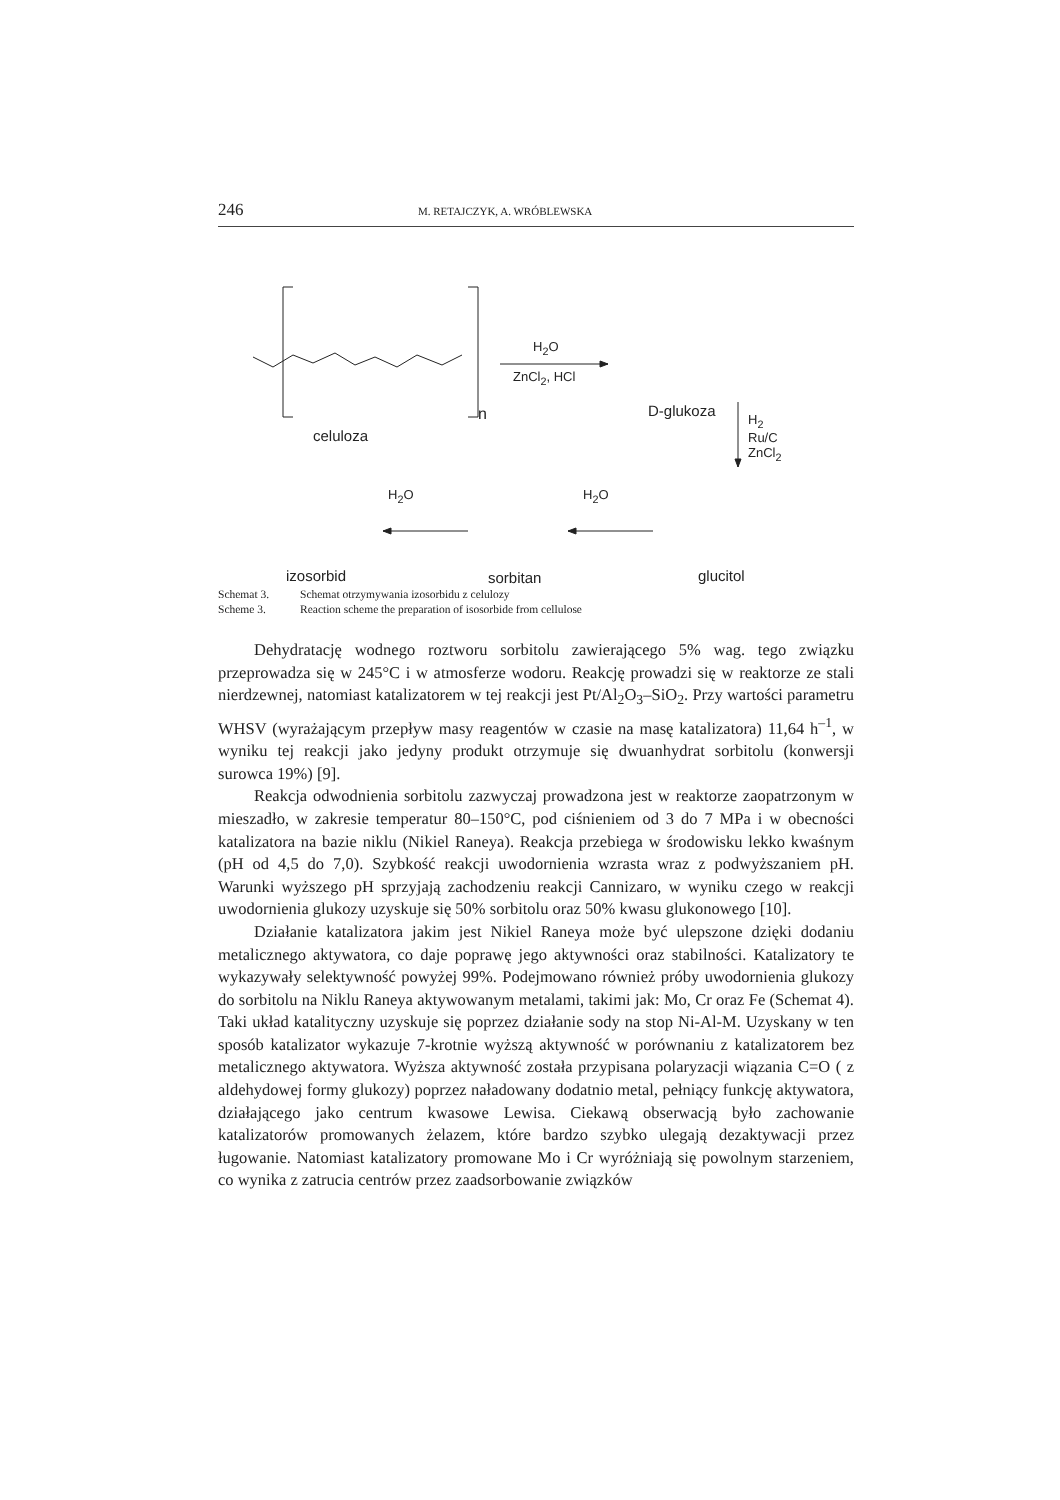246 M. RETAJCZYK, A. WRÓBLEWSKA
H<sub>2</sub>O
ZnCl<sub>2</sub>, HCl
n
celuloza
D-glukoza H<sub>2</sub>
Ru/C
ZnCl<sub>2</sub>
H<sub>2</sub>O H<sub>2</sub>O
izosorbid sorbitan glucitol
Schemat 3. Schemat otrzymywania izosorbidu z celulozy
Scheme 3. Reaction scheme the preparation of isosorbide from cellulose
Dehydratację wodnego roztworu sorbitolu zawierającego 5% wag. tego związku przeprowadza się w 245°C i w atmosferze wodoru. Reakcję prowadzi się w reaktorze ze stali nierdzewnej, natomiast katalizatorem w tej reakcji jest Pt/Al<sub>2</sub>O<sub>3</sub>–SiO<sub>2</sub>. Przy wartości parametru WHSV (wyrażającym przepływ masy reagentów w czasie na masę katalizatora) 11,64 h<sup>–1</sup>, w wyniku tej reakcji jako jedyny produkt otrzymuje się dwuanhydrat sorbitolu (konwersji surowca 19%) [9].
Reakcja odwodnienia sorbitolu zazwyczaj prowadzona jest w reaktorze zaopatrzonym w mieszadło, w zakresie temperatur 80–150°C, pod ciśnieniem od 3 do 7 MPa i w obecności katalizatora na bazie niklu (Nikiel Raneya). Reakcja przebiega w środowisku lekko kwaśnym (pH od 4,5 do 7,0). Szybkość reakcji uwodornienia wzrasta wraz z podwyższaniem pH. Warunki wyższego pH sprzyjają zachodzeniu reakcji Cannizaro, w wyniku czego w reakcji uwodornienia glukozy uzyskuje się 50% sorbitolu oraz 50% kwasu glukonowego [10].
Działanie katalizatora jakim jest Nikiel Raneya może być ulepszone dzięki dodaniu metalicznego aktywatora, co daje poprawę jego aktywności oraz stabilności. Katalizatory te wykazywały selektywność powyżej 99%. Podejmowano również próby uwodornienia glukozy do sorbitolu na Niklu Raneya aktywowanym metalami, takimi jak: Mo, Cr oraz Fe (Schemat 4). Taki układ katalityczny uzyskuje się poprzez działanie sody na stop Ni-Al-M. Uzyskany w ten sposób katalizator wykazuje 7-krotnie wyższą aktywność w porównaniu z katalizatorem bez metalicznego aktywatora. Wyższa aktywność została przypisana polaryzacji wiązania C=O ( z aldehydowej formy glukozy) poprzez naładowany dodatnio metal, pełniący funkcję aktywatora, działającego jako centrum kwasowe Lewisa. Ciekawą obserwacją było zachowanie katalizatorów promowanych żelazem, które bardzo szybko ulegają dezaktywacji przez ługowanie. Natomiast katalizatory promowane Mo i Cr wyróżniają się powolnym starzeniem, co wynika z zatrucia centrów przez zaadsorbowanie związków